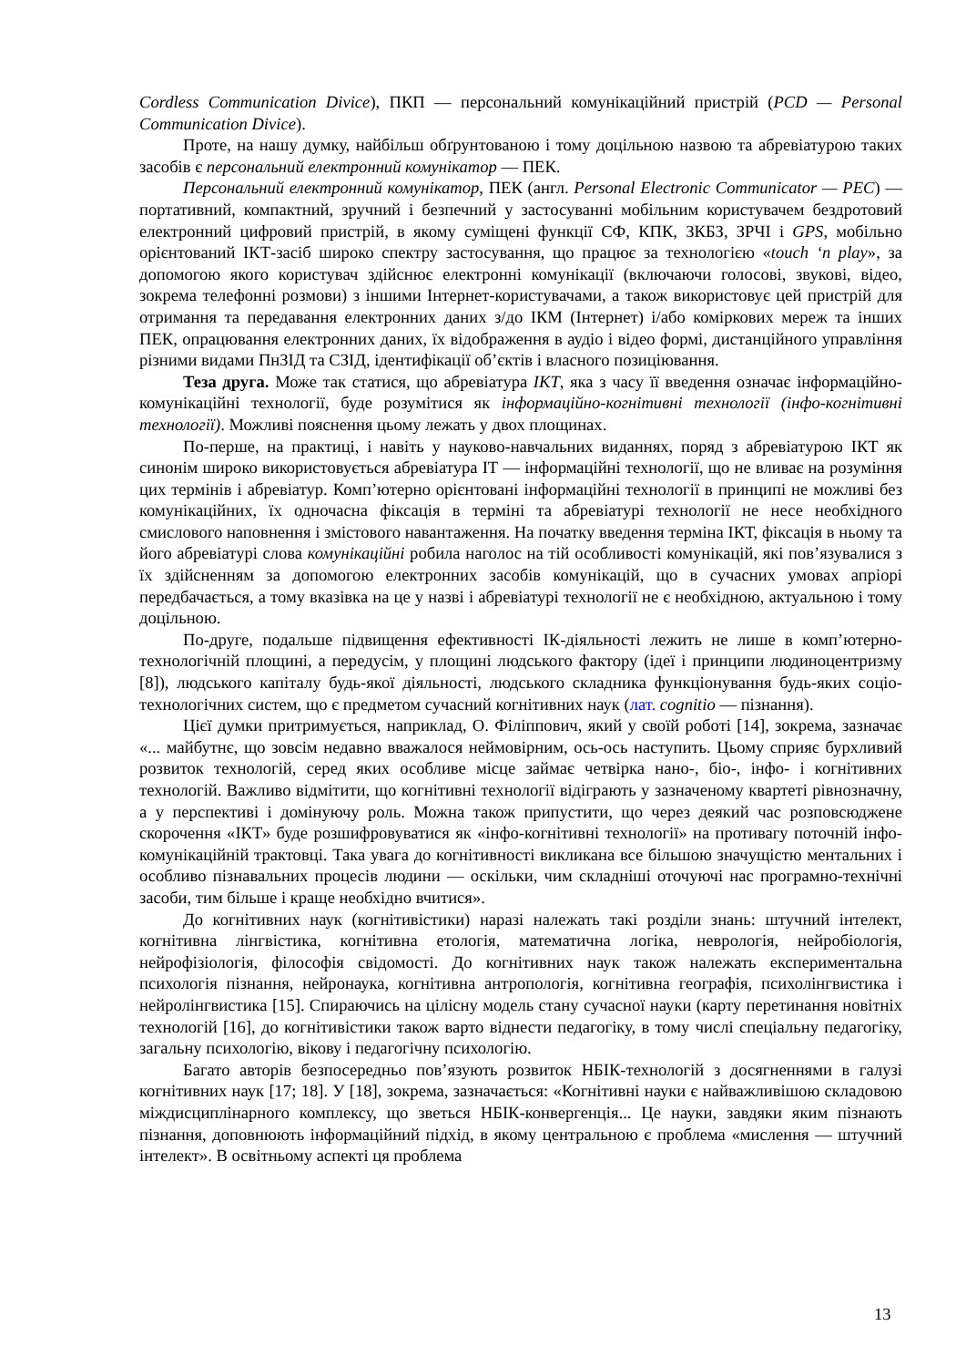Cordless Communication Divice), ПКП — персональний комунікаційний пристрій (PCD — Personal Communication Divice).
Проте, на нашу думку, найбільш обґрунтованою і тому доцільною назвою та абревіатурою таких засобів є персональний електронний комунікатор — ПЕК.
Персональний електронний комунікатор, ПЕК (англ. Personal Electronic Communicator — PEC) — портативний, компактний, зручний і безпечний у застосуванні мобільним користувачем бездротовий електронний цифровий пристрій, в якому суміщені функції СФ, КПК, ЗКБЗ, ЗРЧІ і GPS, мобільно орієнтований ІКТ-засіб широко спектру застосування, що працює за технологією «touch ‘n play», за допомогою якого користувач здійснює електронні комунікації (включаючи голосові, звукові, відео, зокрема телефонні розмови) з іншими Інтернет-користувачами, а також використовує цей пристрій для отримання та передавання електронних даних з/до ІКМ (Інтернет) і/або коміркових мереж та інших ПЕК, опрацювання електронних даних, їх відображення в аудіо і відео формі, дистанційного управління різними видами ПнЗІД та СЗІД, ідентифікації об’єктів і власного позиціювання.
Теза друга. Може так статися, що абревіатура ІКТ, яка з часу її введення означає інформаційно-комунікаційні технології, буде розумітися як інформаційно-когнітивні технології (інфо-когнітивні технології). Можливі пояснення цьому лежать у двох площинах.
По-перше, на практиці, і навіть у науково-навчальних виданнях, поряд з абревіатурою ІКТ як синонім широко використовується абревіатура ІТ — інформаційні технології, що не вливає на розуміння цих термінів і абревіатур. Комп’ютерно орієнтовані інформаційні технології в принципі не можливі без комунікаційних, їх одночасна фіксація в терміні та абревіатурі технології не несе необхідного смислового наповнення і змістового навантаження. На початку введення терміна ІКТ, фіксація в ньому та його абревіатурі слова комунікаційні робила наголос на тій особливості комунікацій, які пов’язувалися з їх здійсненням за допомогою електронних засобів комунікацій, що в сучасних умовах апріорі передбачається, а тому вказівка на це у назві і абревіатурі технології не є необхідною, актуальною і тому доцільною.
По-друге, подальше підвищення ефективності ІК-діяльності лежить не лише в комп’ютерно-технологічній площині, а передусім, у площині людського фактору (ідеї і принципи людиноцентризму [8]), людського капіталу будь-якої діяльності, людського складника функціонування будь-яких соціо-технологічних систем, що є предметом сучасний когнітивних наук (лат. cognitio — пізнання).
Цієї думки притримується, наприклад, О. Філіппович, який у своїй роботі [14], зокрема, зазначає «... майбутнє, що зовсім недавно вважалося неймовірним, ось-ось наступить. Цьому сприяє бурхливий розвиток технологій, серед яких особливе місце займає четвірка нано-, біо-, інфо- і когнітивних технологій. Важливо відмітити, що когнітивні технології відіграють у зазначеному квартеті рівнозначну, а у перспективі і домінуючу роль. Можна також припустити, що через деякий час розповсюджене скорочення «ІКТ» буде розшифровуватися як «інфо-когнітивні технології» на противагу поточній інфо-комунікаційній трактовці. Така увага до когнітивності викликана все більшою значущістю ментальних і особливо пізнавальних процесів людини — оскільки, чим складніші оточуючі нас програмно-технічні засоби, тим більше і краще необхідно вчитися».
До когнітивних наук (когнітивістики) наразі належать такі розділи знань: штучний інтелект, когнітивна лінгвістика, когнітивна етологія, математична логіка, неврологія, нейробіологія, нейрофізіологія, філософія свідомості. До когнітивних наук також належать експериментальна психологія пізнання, нейронаука, когнітивна антропологія, когнітивна географія, психолінгвистика і нейролінгвистика [15]. Спираючись на цілісну модель стану сучасної науки (карту перетинання новітніх технологій [16], до когнітивістики також варто віднести педагогіку, в тому числі спеціальну педагогіку, загальну психологію, вікову і педагогічну психологію.
Багато авторів безпосередньо пов’язують розвиток НБІК-технологій з досягненнями в галузі когнітивних наук [17; 18]. У [18], зокрема, зазначається: «Когнітивні науки є найважливішою складовою міждисциплінарного комплексу, що зветься НБІК-конвергенція... Це науки, завдяки яким пізнають пізнання, доповнюють інформаційний підхід, в якому центральною є проблема «мислення — штучний інтелект». В освітньому аспекті ця проблема
13